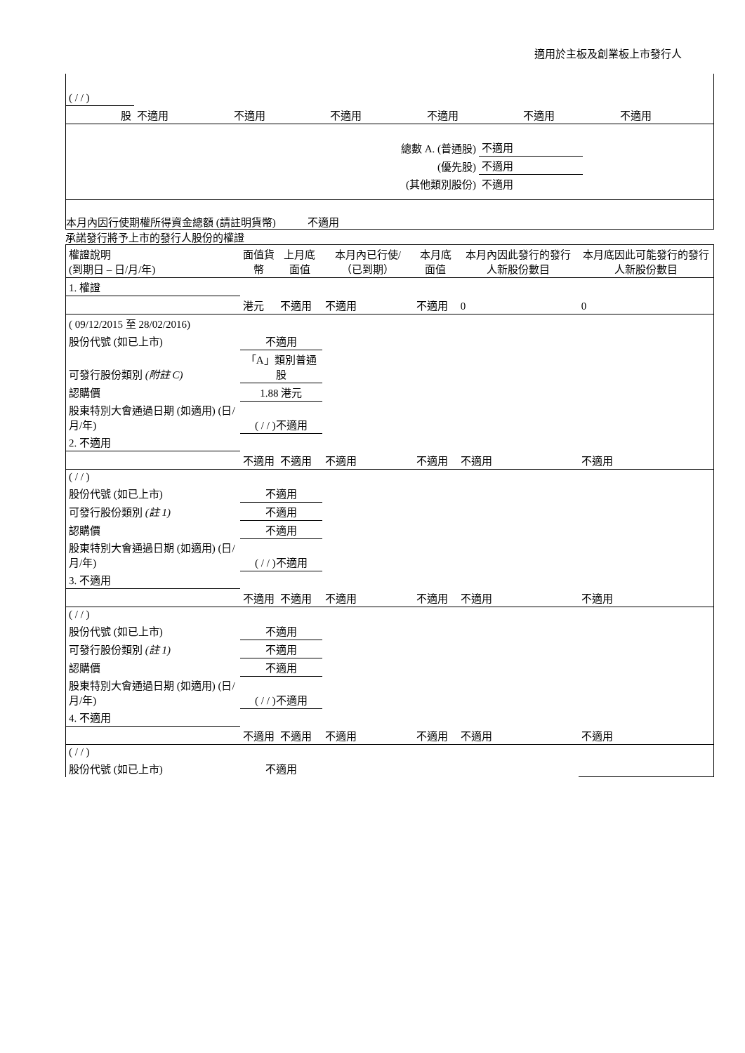適用於主板及創業板上市發行人
| ( / / ) | | | | | | |
| 股 | 不適用 | 不適用 | 不適用 | 不適用 | 不適用 | 不適用 |
| 總數 A. (普通股) | 不適用 | |
| (優先股) | 不適用 | |
| (其他類別股份) | 不適用 | |
本月內因行使期權所得資金總額 (請註明貨幣) 不適用
承諾發行將予上市的發行人股份的權證
| 權證說明 (到期日 – 日/月/年) | 面值貨幣 | 上月底面值 | 本月內已行使/（已到期） | 本月底面值 | 本月內因此發行的發行人新股份數目 | 本月底因此可能發行的發行人新股份數目 |
| --- | --- | --- | --- | --- | --- | --- |
| 1. 權證 | | | | | | |
| | 港元 | 不適用 | 不適用 | 不適用 | 0 | 0 |
| ( 09/12/2015 至 28/02/2016) | | | | | | |
| 股份代號 (如已上市) | 不適用 | | | | | |
| 可發行股份類別 (附註 C) | 「A」類別普通股 | | | | | |
| 認購價 | 1.88 港元 | | | | | |
| 股東特別大會通過日期 (如適用) (日/月/年) | ( / / )不適用 | | | | | |
| 2. 不適用 | | | | | | |
| | 不適用 | 不適用 | 不適用 | 不適用 | 不適用 | 不適用 |
| ( / / ) | | | | | | |
| 股份代號 (如已上市) | 不適用 | | | | | |
| 可發行股份類別 (註 1) | 不適用 | | | | | |
| 認購價 | 不適用 | | | | | |
| 股東特別大會通過日期 (如適用) (日/月/年) | ( / / )不適用 | | | | | |
| 3. 不適用 | | | | | | |
| | 不適用 | 不適用 | 不適用 | 不適用 | 不適用 | 不適用 |
| ( / / ) | | | | | | |
| 股份代號 (如已上市) | 不適用 | | | | | |
| 可發行股份類別 (註 1) | 不適用 | | | | | |
| 認購價 | 不適用 | | | | | |
| 股東特別大會通過日期 (如適用) (日/月/年) | ( / / )不適用 | | | | | |
| 4. 不適用 | | | | | | |
| | 不適用 | 不適用 | 不適用 | 不適用 | 不適用 | 不適用 |
| ( / / ) | | | | | | |
| 股份代號 (如已上市) | 不適用 | | | | | |